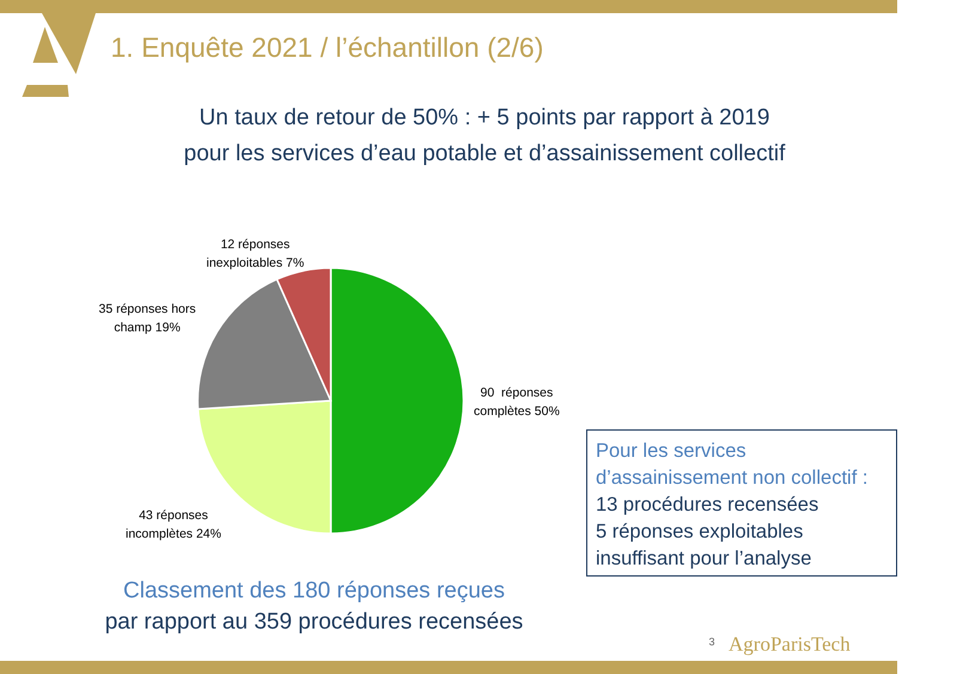1. Enquête 2021 / l’échantillon (2/6)
Un taux de retour de 50% : + 5 points par rapport à 2019
pour les services d’eau potable et d’assainissement collectif
12 réponses
inexploitables 7%
35 réponses hors
champ 19%
90 réponses
complètes 50%
43 réponses
incomplètes 24%
Pour les services
d’assainissement non collectif :
13 procédures recensées
5 réponses exploitables
insuffisant pour l’analyse
Classement des 180 réponses reçues
par rapport au 359 procédures recensées
3 AgroParisTech